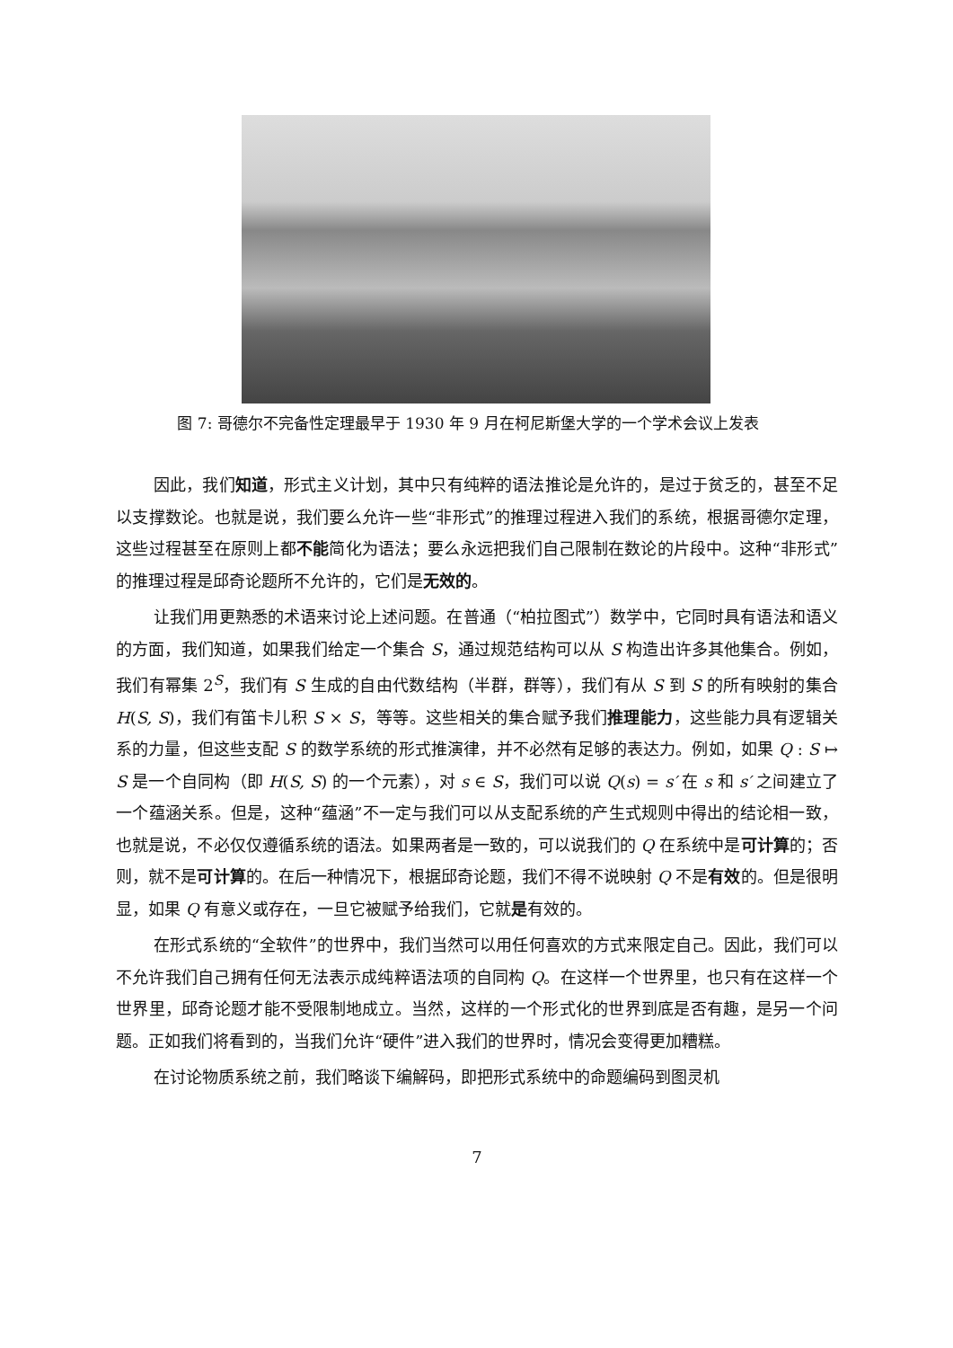图 7: 哥德尔不完备性定理最早于 1930 年 9 月在柯尼斯堡大学的一个学术会议上发表
因此，我们知道，形式主义计划，其中只有纯粹的语法推论是允许的，是过于贫乏的，甚至不足以支撑数论。也就是说，我们要么允许一些“非形式”的推理过程进入我们的系统，根据哥德尔定理，这些过程甚至在原则上都不能简化为语法；要么永远把我们自己限制在数论的片段中。这种“非形式”的推理过程是邱奇论题所不允许的，它们是无效的。
让我们用更熟悉的术语来讨论上述问题。在普通（“柏拉图式”）数学中，它同时具有语法和语义的方面，我们知道，如果我们给定一个集合 S，通过规范结构可以从 S 构造出许多其他集合。例如，我们有幂集 2<sup>S</sup>，我们有 S 生成的自由代数结构（半群，群等），我们有从 S 到 S 的所有映射的集合 H(S, S)，我们有笛卡儿积 S × S，等等。这些相关的集合赋予我们推理能力，这些能力具有逻辑关系的力量，但这些支配 S 的数学系统的形式推演律，并不必然有足够的表达力。例如，如果 Q : S ↦ S 是一个自同构（即 H(S, S) 的一个元素），对 s ∈ S，我们可以说 Q(s) = s′ 在 s 和 s′ 之间建立了一个蕴涵关系。但是，这种“蕴涵”不一定与我们可以从支配系统的产生式规则中得出的结论相一致，也就是说，不必仅仅遵循系统的语法。如果两者是一致的，可以说我们的 Q 在系统中是可计算的；否则，就不是可计算的。在后一种情况下，根据邱奇论题，我们不得不说映射 Q 不是有效的。但是很明显，如果 Q 有意义或存在，一旦它被赋予给我们，它就是有效的。
在形式系统的“全软件”的世界中，我们当然可以用任何喜欢的方式来限定自己。因此，我们可以不允许我们自己拥有任何无法表示成纯粹语法项的自同构 Q。在这样一个世界里，也只有在这样一个世界里，邱奇论题才能不受限制地成立。当然，这样的一个形式化的世界到底是否有趣，是另一个问题。正如我们将看到的，当我们允许“硬件”进入我们的世界时，情况会变得更加糟糕。
在讨论物质系统之前，我们略谈下编解码，即把形式系统中的命题编码到图灵机
7